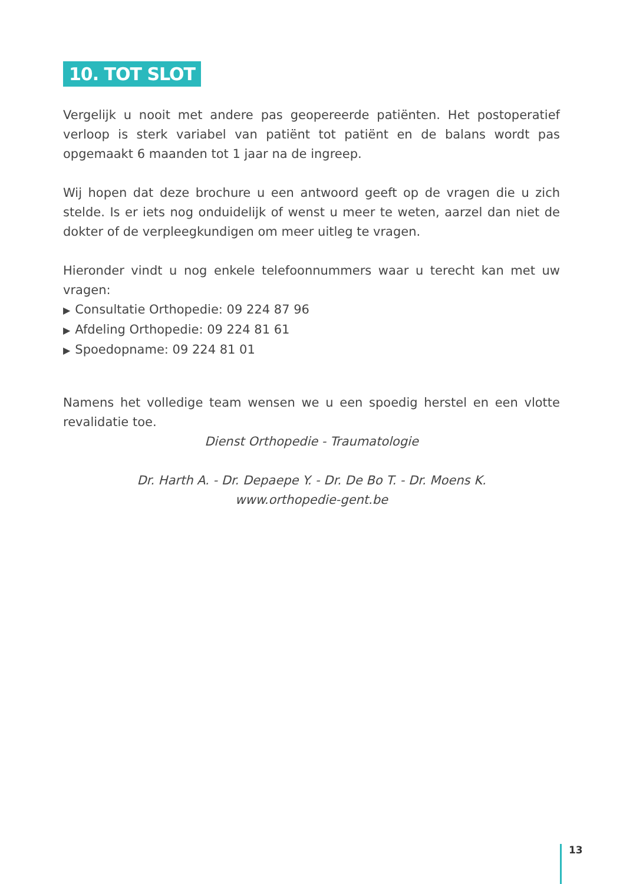10. TOT SLOT
Vergelijk u nooit met andere pas geopereerde patiënten. Het postoperatief verloop is sterk variabel van patiënt tot patiënt en de balans wordt pas opgemaakt 6 maanden tot 1 jaar na de ingreep.
Wij hopen dat deze brochure u een antwoord geeft op de vragen die u zich stelde. Is er iets nog onduidelijk of wenst u meer te weten, aarzel dan niet de dokter of de verpleegkundigen om meer uitleg te vragen.
Hieronder vindt u nog enkele telefoonnummers waar u terecht kan met uw vragen:
▶ Consultatie Orthopedie: 09 224 87 96
▶ Afdeling Orthopedie: 09 224 81 61
▶ Spoedopname: 09 224 81 01
Namens het volledige team wensen we u een spoedig herstel en een vlotte revalidatie toe.
Dienst Orthopedie - Traumatologie
Dr. Harth A. - Dr. Depaepe Y. - Dr. De Bo T. - Dr. Moens K.
www.orthopedie-gent.be
13